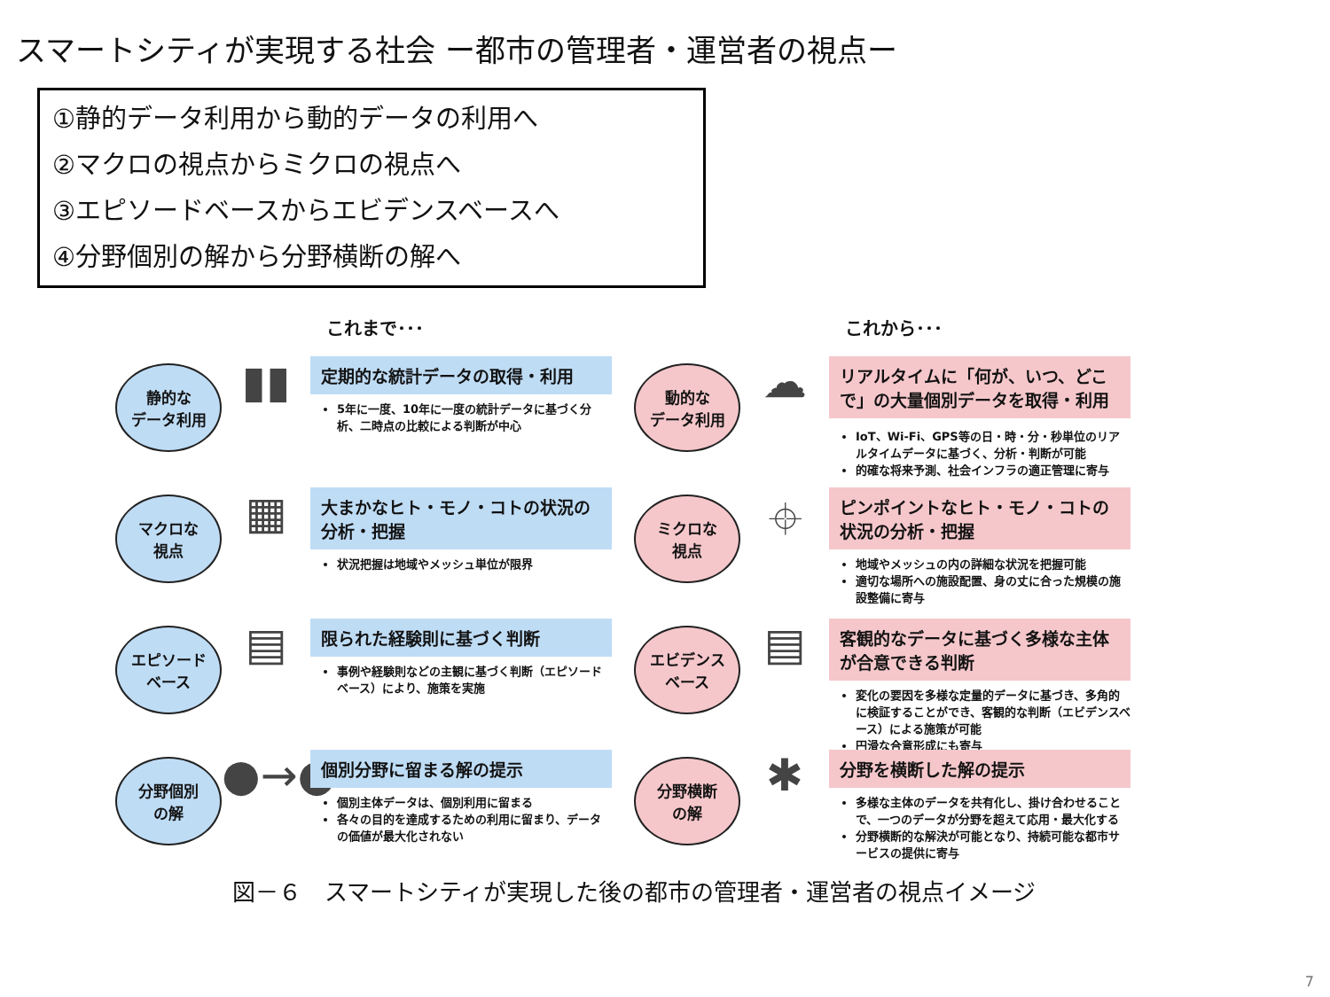スマートシティが実現する社会 ー都市の管理者・運営者の視点ー
①静的データ利用から動的データの利用へ
②マクロの視点からミクロの視点へ
③エピソードベースからエビデンスベースへ
④分野個別の解から分野横断の解へ
これまで･･･ これから･･･
静的な
データ利用
▮▮
定期的な統計データの取得・利用
5年に一度、10年に一度の統計データに基づく分析、二時点の比較による判断が中心
動的な
データ利用
☁
リアルタイムに「何が、いつ、どこで」の大量個別データを取得・利用
IoT、Wi-Fi、GPS等の日・時・分・秒単位のリアルタイムデータに基づく、分析・判断が可能
的確な将来予測、社会インフラの適正管理に寄与
マクロな
視点
▦
大まかなヒト・モノ・コトの状況の分析・把握
状況把握は地域やメッシュ単位が限界
ミクロな
視点
⌖
ピンポイントなヒト・モノ・コトの状況の分析・把握
地域やメッシュの内の詳細な状況を把握可能
適切な場所への施設配置、身の丈に合った規模の施設整備に寄与
エピソード
ベース
▤
限られた経験則に基づく判断
事例や経験則などの主観に基づく判断（エピソードベース）により、施策を実施
エビデンス
ベース
▤
客観的なデータに基づく多様な主体が合意できる判断
変化の要因を多様な定量的データに基づき、多角的に検証することができ、客観的な判断（エビデンスベース）による施策が可能
円滑な合意形成にも寄与
分野個別
の解
●→●
個別分野に留まる解の提示
個別主体データは、個別利用に留まる
各々の目的を達成するための利用に留まり、データの価値が最大化されない
分野横断
の解
✱
分野を横断した解の提示
多様な主体のデータを共有化し、掛け合わせることで、一つのデータが分野を超えて応用・最大化する
分野横断的な解決が可能となり、持続可能な都市サービスの提供に寄与
図－６　スマートシティが実現した後の都市の管理者・運営者の視点イメージ
7